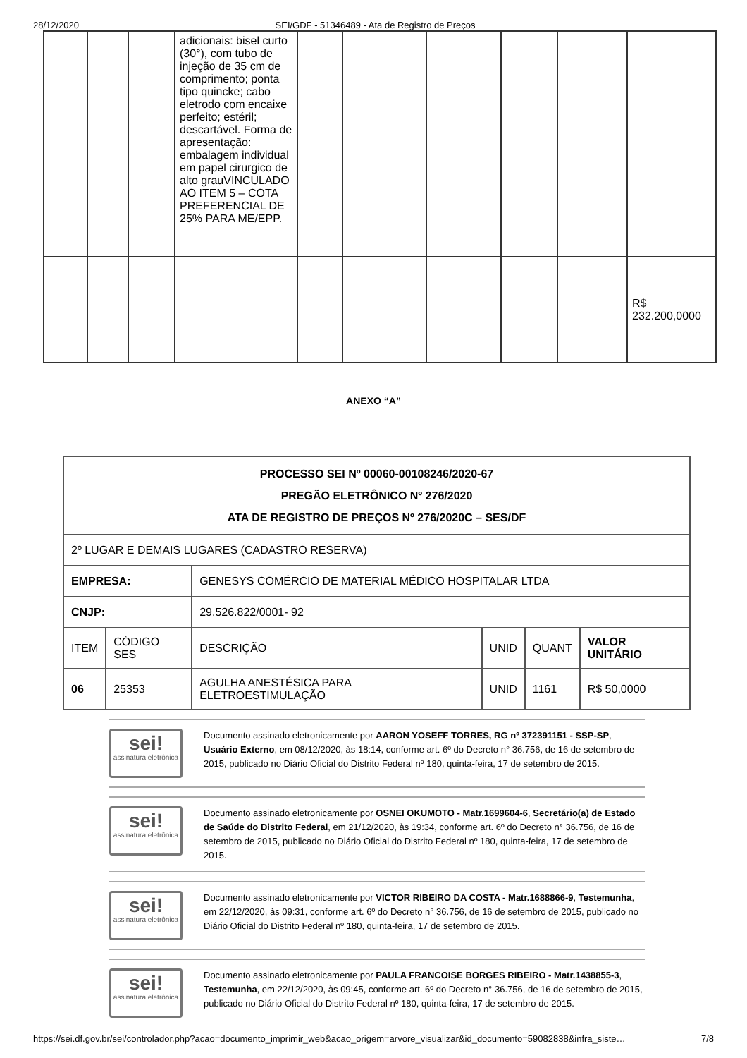28/12/2020 SEI/GDF - 51346489 - Ata de Registro de Preços
| | | | adicionais: bisel curto (30°), com tubo de injeção de 35 cm de comprimento; ponta tipo quincke; cabo eletrodo com encaixe perfeito; estéril; descartável. Forma de apresentação: embalagem individual em papel cirurgico de alto grauVINCULADO AO ITEM 5 – COTA PREFERENCIAL DE 25% PARA ME/EPP. | | | | | | |
| | | | | | | | | | R$ 232.200,0000 |
ANEXO “A”
| PROCESSO SEI Nº 00060-00108246/2020-67 PREGÃO ELETRÔNICO Nº 276/2020 ATA DE REGISTRO DE PREÇOS Nº 276/2020C – SES/DF | | | | | |
| 2º LUGAR E DEMAIS LUGARES (CADASTRO RESERVA) | | | | | |
| EMPRESA: | | GENESYS COMÉRCIO DE MATERIAL MÉDICO HOSPITALAR LTDA | | | |
| CNJP: | | 29.526.822/0001- 92 | | | |
| ITEM | CÓDIGO SES | DESCRIÇÃO | UNID | QUANT | VALOR UNITÁRIO |
| 06 | 25353 | AGULHA ANESTÉSICA PARA ELETROESTIMULAÇÃO | UNID | 1161 | R$ 50,0000 |
sei!
assinatura eletrônica
Documento assinado eletronicamente por AARON YOSEFF TORRES, RG nº 372391151 - SSP-SP, Usuário Externo, em 08/12/2020, às 18:14, conforme art. 6º do Decreto n° 36.756, de 16 de setembro de 2015, publicado no Diário Oficial do Distrito Federal nº 180, quinta-feira, 17 de setembro de 2015.
sei!
assinatura eletrônica
Documento assinado eletronicamente por OSNEI OKUMOTO - Matr.1699604-6, Secretário(a) de Estado de Saúde do Distrito Federal, em 21/12/2020, às 19:34, conforme art. 6º do Decreto n° 36.756, de 16 de setembro de 2015, publicado no Diário Oficial do Distrito Federal nº 180, quinta-feira, 17 de setembro de 2015.
sei!
assinatura eletrônica
Documento assinado eletronicamente por VICTOR RIBEIRO DA COSTA - Matr.1688866-9, Testemunha, em 22/12/2020, às 09:31, conforme art. 6º do Decreto n° 36.756, de 16 de setembro de 2015, publicado no Diário Oficial do Distrito Federal nº 180, quinta-feira, 17 de setembro de 2015.
sei!
assinatura eletrônica
Documento assinado eletronicamente por PAULA FRANCOISE BORGES RIBEIRO - Matr.1438855-3, Testemunha, em 22/12/2020, às 09:45, conforme art. 6º do Decreto n° 36.756, de 16 de setembro de 2015, publicado no Diário Oficial do Distrito Federal nº 180, quinta-feira, 17 de setembro de 2015.
https://sei.df.gov.br/sei/controlador.php?acao=documento_imprimir_web&acao_origem=arvore_visualizar&id_documento=59082838&infra_siste… 7/8